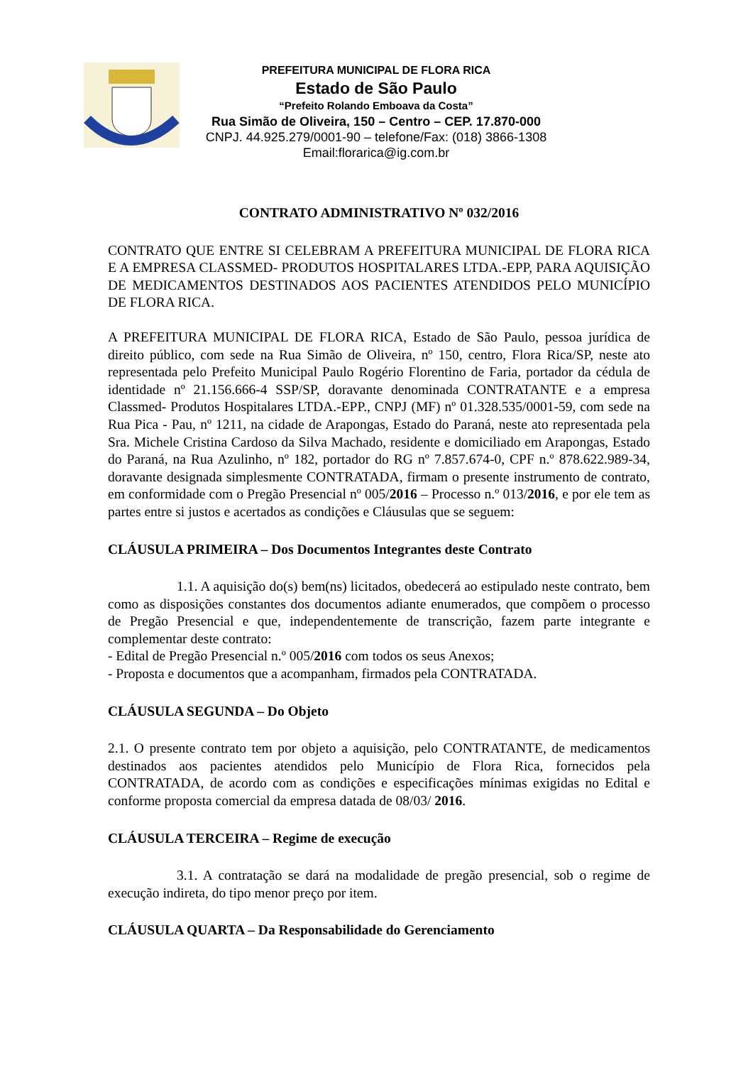PREFEITURA MUNICIPAL DE FLORA RICA
Estado de São Paulo
“Prefeito Rolando Emboava da Costa”
Rua Simão de Oliveira, 150 – Centro – CEP. 17.870-000
CNPJ. 44.925.279/0001-90 – telefone/Fax: (018) 3866-1308
Email:florarica@ig.com.br
CONTRATO ADMINISTRATIVO Nº 032/2016
CONTRATO QUE ENTRE SI CELEBRAM A PREFEITURA MUNICIPAL DE FLORA RICA E A EMPRESA CLASSMED- PRODUTOS HOSPITALARES LTDA.-EPP, PARA AQUISIÇÃO DE MEDICAMENTOS DESTINADOS AOS PACIENTES ATENDIDOS PELO MUNICÍPIO DE FLORA RICA.
A PREFEITURA MUNICIPAL DE FLORA RICA, Estado de São Paulo, pessoa jurídica de direito público, com sede na Rua Simão de Oliveira, nº 150, centro, Flora Rica/SP, neste ato representada pelo Prefeito Municipal Paulo Rogério Florentino de Faria, portador da cédula de identidade nº 21.156.666-4 SSP/SP, doravante denominada CONTRATANTE e a empresa Classmed- Produtos Hospitalares LTDA.-EPP., CNPJ (MF) nº 01.328.535/0001-59, com sede na Rua Pica - Pau, nº 1211, na cidade de Arapongas, Estado do Paraná, neste ato representada pela Sra. Michele Cristina Cardoso da Silva Machado, residente e domiciliado em Arapongas, Estado do Paraná, na Rua Azulinho, nº 182, portador do RG nº 7.857.674-0, CPF n.º 878.622.989-34, doravante designada simplesmente CONTRATADA, firmam o presente instrumento de contrato, em conformidade com o Pregão Presencial nº 005/2016 – Processo n.º 013/2016, e por ele tem as partes entre si justos e acertados as condições e Cláusulas que se seguem:
CLÁUSULA PRIMEIRA – Dos Documentos Integrantes deste Contrato
1.1. A aquisição do(s) bem(ns) licitados, obedecerá ao estipulado neste contrato, bem como as disposições constantes dos documentos adiante enumerados, que compõem o processo de Pregão Presencial e que, independentemente de transcrição, fazem parte integrante e complementar deste contrato:
- Edital de Pregão Presencial n.º 005/2016 com todos os seus Anexos;
- Proposta e documentos que a acompanham, firmados pela CONTRATADA.
CLÁUSULA SEGUNDA – Do Objeto
2.1. O presente contrato tem por objeto a aquisição, pelo CONTRATANTE, de medicamentos destinados aos pacientes atendidos pelo Município de Flora Rica, fornecidos pela CONTRATADA, de acordo com as condições e especificações mínimas exigidas no Edital e conforme proposta comercial da empresa datada de 08/03/ 2016.
CLÁUSULA TERCEIRA – Regime de execução
3.1. A contratação se dará na modalidade de pregão presencial, sob o regime de execução indireta, do tipo menor preço por item.
CLÁUSULA QUARTA – Da Responsabilidade do Gerenciamento